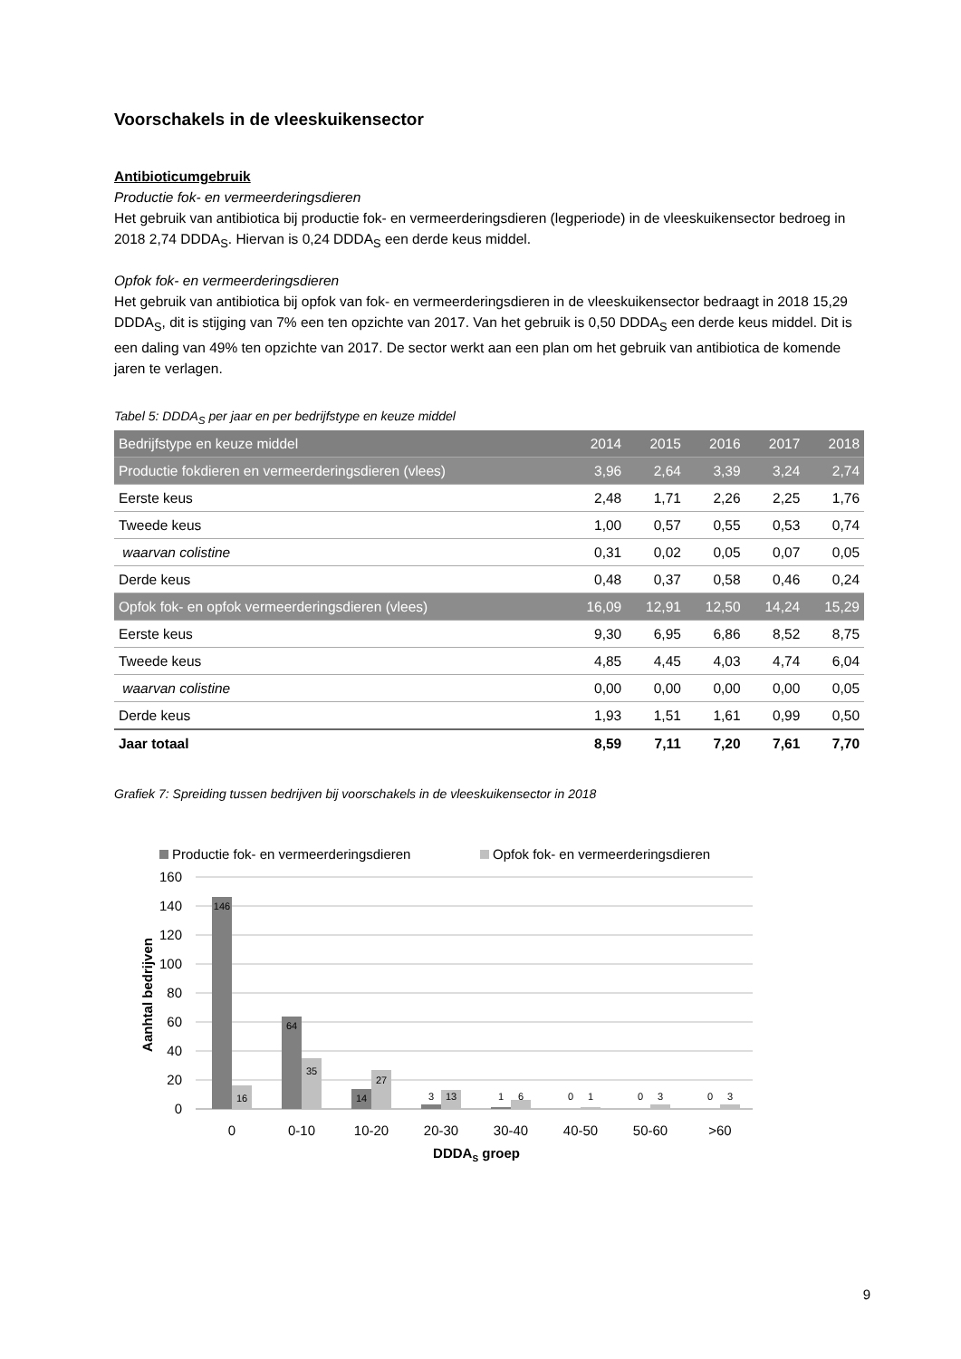Voorschakels in de vleeskuikensector
Antibioticumgebruik
Productie fok- en vermeerderingsdieren
Het gebruik van antibiotica bij productie fok- en vermeerderingsdieren (legperiode) in de vleeskuikensector bedroeg in 2018 2,74 DDDA<sub>S</sub>. Hiervan is 0,24 DDDA<sub>S</sub> een derde keus middel.
Opfok fok- en vermeerderingsdieren
Het gebruik van antibiotica bij opfok van fok- en vermeerderingsdieren in de vleeskuikensector bedraagt in 2018 15,29 DDDA<sub>S</sub>, dit is stijging van 7% een ten opzichte van 2017. Van het gebruik is 0,50 DDDA<sub>S</sub> een derde keus middel. Dit is een daling van 49% ten opzichte van 2017. De sector werkt aan een plan om het gebruik van antibiotica de komende jaren te verlagen.
Tabel 5: DDDA<sub>S</sub> per jaar en per bedrijfstype en keuze middel
| Bedrijfstype en keuze middel | 2014 | 2015 | 2016 | 2017 | 2018 |
| --- | --- | --- | --- | --- | --- |
| Productie fokdieren en vermeerderingsdieren (vlees) | 3,96 | 2,64 | 3,39 | 3,24 | 2,74 |
| Eerste keus | 2,48 | 1,71 | 2,26 | 2,25 | 1,76 |
| Tweede keus | 1,00 | 0,57 | 0,55 | 0,53 | 0,74 |
| waarvan colistine | 0,31 | 0,02 | 0,05 | 0,07 | 0,05 |
| Derde keus | 0,48 | 0,37 | 0,58 | 0,46 | 0,24 |
| Opfok fok- en opfok vermeerderingsdieren (vlees) | 16,09 | 12,91 | 12,50 | 14,24 | 15,29 |
| Eerste keus | 9,30 | 6,95 | 6,86 | 8,52 | 8,75 |
| Tweede keus | 4,85 | 4,45 | 4,03 | 4,74 | 6,04 |
| waarvan colistine | 0,00 | 0,00 | 0,00 | 0,00 | 0,05 |
| Derde keus | 1,93 | 1,51 | 1,61 | 0,99 | 0,50 |
| Jaar totaal | 8,59 | 7,11 | 7,20 | 7,61 | 7,70 |
Grafiek 7: Spreiding tussen bedrijven bij voorschakels in de vleeskuikensector in 2018
Productie fok- en vermeerderingsdieren
Opfok fok- en vermeerderingsdieren
160
140
120
100
80
60
40
20
0
Aanhtal bedrijven
146
16
64
35
14
27
3
13
1
6
0
1
0
3
0
3
0
0-10
10-20
20-30
30-40
40-50
50-60
>60
DDDAS groep
9